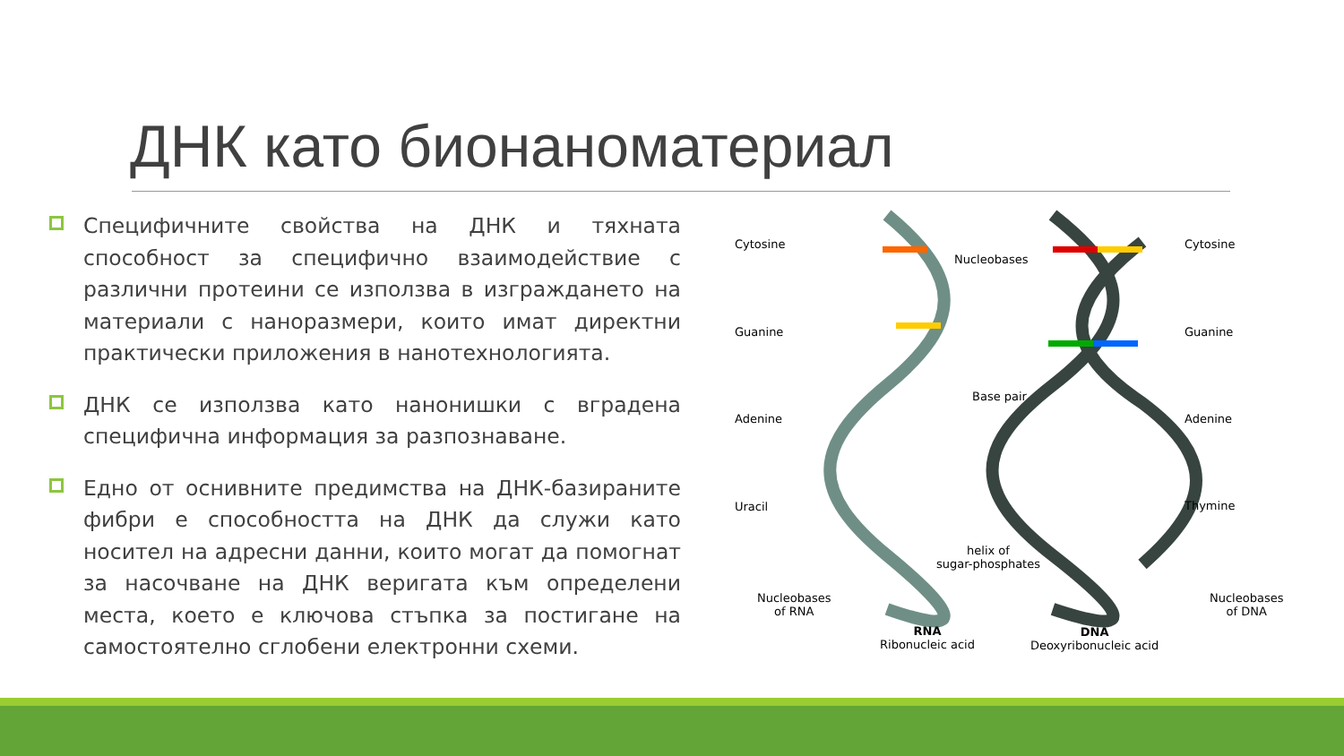ДНК като бионаноматериал
Специфичните свойства на ДНК и тяхната способност за специфично взаимодействие с различни протеини се използва в изграждането на материали с наноразмери, които имат директни практически приложения в нанотехнологията.
ДНК се използва като нанонишки с вградена специфична информация за разпознаване.
Едно от оснивните предимства на ДНК-базираните фибри е способността на ДНК да служи като носител на адресни данни, които могат да помогнат за насочване на ДНК веригата към определени места, което е ключова стъпка за постигане на самостоятелно сглобени електронни схеми.
Cytosine
Guanine
Adenine
Uracil
Nucleobases
of RNA
Nucleobases
Base pair
helix of
sugar-phosphates
RNA
Ribonucleic acid
DNA
Deoxyribonucleic acid
Cytosine
Guanine
Adenine
Thymine
Nucleobases
of DNA